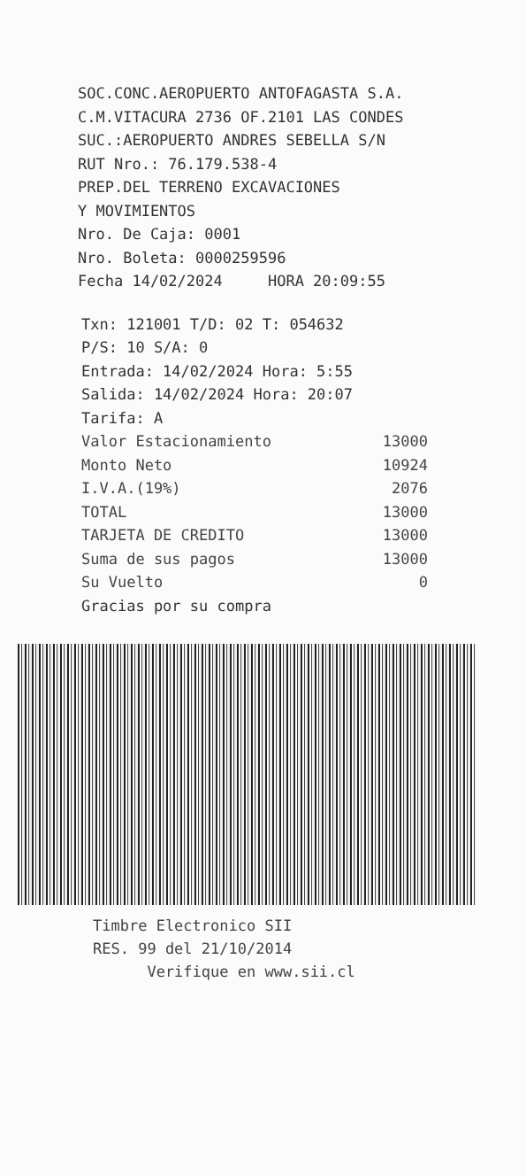SOC.CONC.AEROPUERTO ANTOFAGASTA S.A.
C.M.VITACURA 2736 OF.2101 LAS CONDES
SUC.:AEROPUERTO ANDRES SEBELLA S/N
RUT Nro.: 76.179.538-4
PREP.DEL TERRENO EXCAVACIONES
Y MOVIMIENTOS
Nro. De Caja: 0001
Nro. Boleta: 0000259596
Fecha 14/02/2024 HORA 20:09:55
Txn: 121001 T/D: 02 T: 054632
P/S: 10 S/A: 0
Entrada: 14/02/2024 Hora: 5:55
Salida: 14/02/2024 Hora: 20:07
Tarifa: A
| Valor Estacionamiento | 13000 |
| Monto Neto | 10924 |
| I.V.A.(19%) | 2076 |
| TOTAL | 13000 |
| TARJETA DE CREDITO | 13000 |
| Suma de sus pagos | 13000 |
| Su Vuelto | 0 |
Gracias por su compra
Timbre Electronico SII
RES. 99 del 21/10/2014
Verifique en www.sii.cl